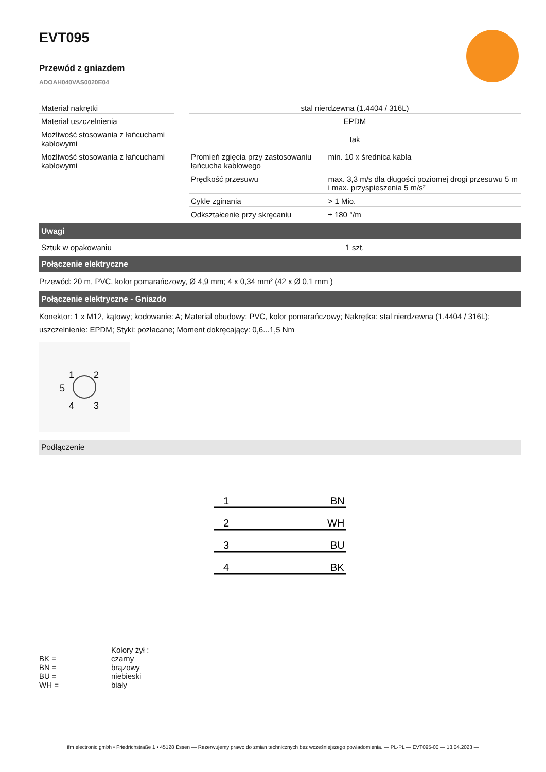EVT095
Przewód z gniazdem
ADOAH040VAS0020E04
| Materiał nakrętki | | stal nierdzewna (1.4404 / 316L) | |
| Materiał uszczelnienia | | EPDM | |
| Możliwość stosowania z łańcuchami kablowymi | | tak | |
| Możliwość stosowania z łańcuchami kablowymi | | Promień zgięcia przy zastosowaniu łańcucha kablowego | min. 10 x średnica kabla |
| | | Prędkość przesuwu | max. 3,3 m/s dla długości poziomej drogi przesuwu 5 m i max. przyspieszenia 5 m/s² |
| | | Cykle zginania | > 1 Mio. |
| | | Odkształcenie przy skręcaniu | ± 180 °/m |
Uwagi
| Sztuk w opakowaniu | | 1 szt. |
Połączenie elektryczne
Przewód: 20 m, PVC, kolor pomarańczowy, Ø 4,9 mm; 4 x 0,34 mm² (42 x Ø 0,1 mm )
Połączenie elektryczne - Gniazdo
Konektor: 1 x M12, kątowy; kodowanie: A; Materiał obudowy: PVC, kolor pomarańczowy; Nakrętka: stal nierdzewna (1.4404 / 316L); uszczelnienie: EPDM; Styki: pozłacane; Moment dokręcający: 0,6...1,5 Nm
1
2
5
4
3
Podłączenie
1
BN
2
WH
3
BU
4
BK
| | Kolory żył : |
| BK = | czarny |
| BN = | brązowy |
| BU = | niebieski |
| WH = | biały |
ifm electronic gmbh • Friedrichstraße 1 • 45128 Essen — Rezerwujemy prawo do zmian technicznych bez wcześniejszego powiadomienia. — PL-PL — EVT095-00 — 13.04.2023 —